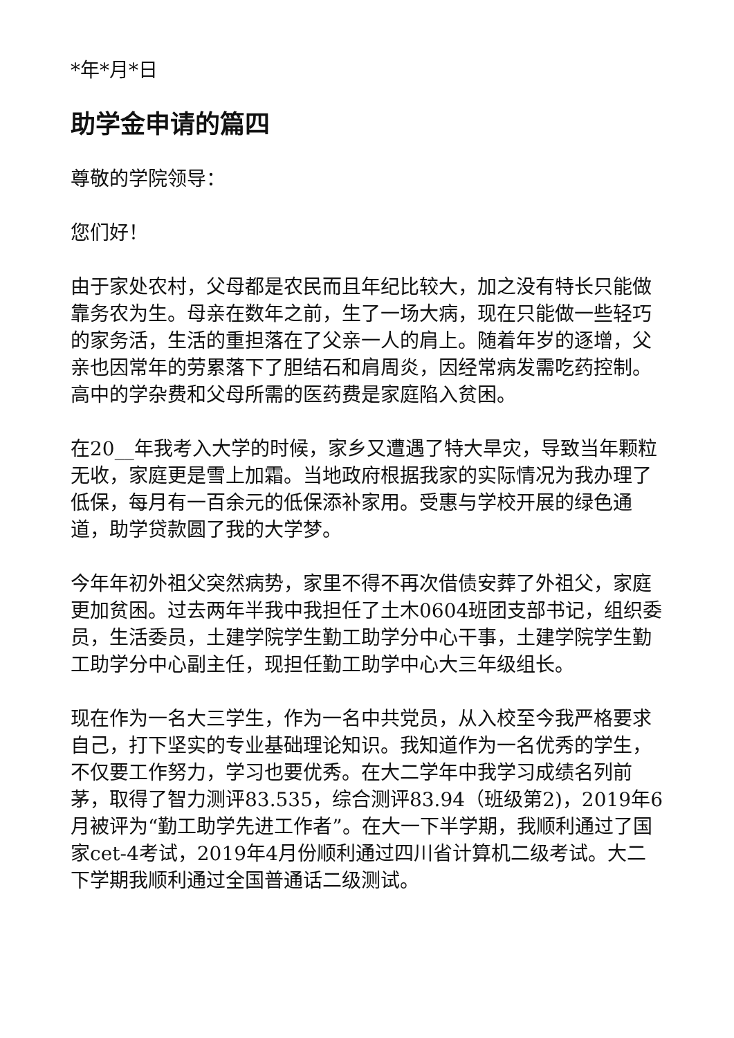*年*月*日
助学金申请的篇四
尊敬的学院领导：
您们好！
由于家处农村，父母都是农民而且年纪比较大，加之没有特长只能做靠务农为生。母亲在数年之前，生了一场大病，现在只能做一些轻巧的家务活，生活的重担落在了父亲一人的肩上。随着年岁的逐增，父亲也因常年的劳累落下了胆结石和肩周炎，因经常病发需吃药控制。高中的学杂费和父母所需的医药费是家庭陷入贫困。
在20__年我考入大学的时候，家乡又遭遇了特大旱灾，导致当年颗粒无收，家庭更是雪上加霜。当地政府根据我家的实际情况为我办理了低保，每月有一百余元的低保添补家用。受惠与学校开展的绿色通道，助学贷款圆了我的大学梦。
今年年初外祖父突然病势，家里不得不再次借债安葬了外祖父，家庭更加贫困。过去两年半我中我担任了土木0604班团支部书记，组织委员，生活委员，土建学院学生勤工助学分中心干事，土建学院学生勤工助学分中心副主任，现担任勤工助学中心大三年级组长。
现在作为一名大三学生，作为一名中共党员，从入校至今我严格要求自己，打下坚实的专业基础理论知识。我知道作为一名优秀的学生，不仅要工作努力，学习也要优秀。在大二学年中我学习成绩名列前茅，取得了智力测评83.535，综合测评83.94（班级第2)，2019年6月被评为“勤工助学先进工作者”。在大一下半学期，我顺利通过了国家cet-4考试，2019年4月份顺利通过四川省计算机二级考试。大二下学期我顺利通过全国普通话二级测试。